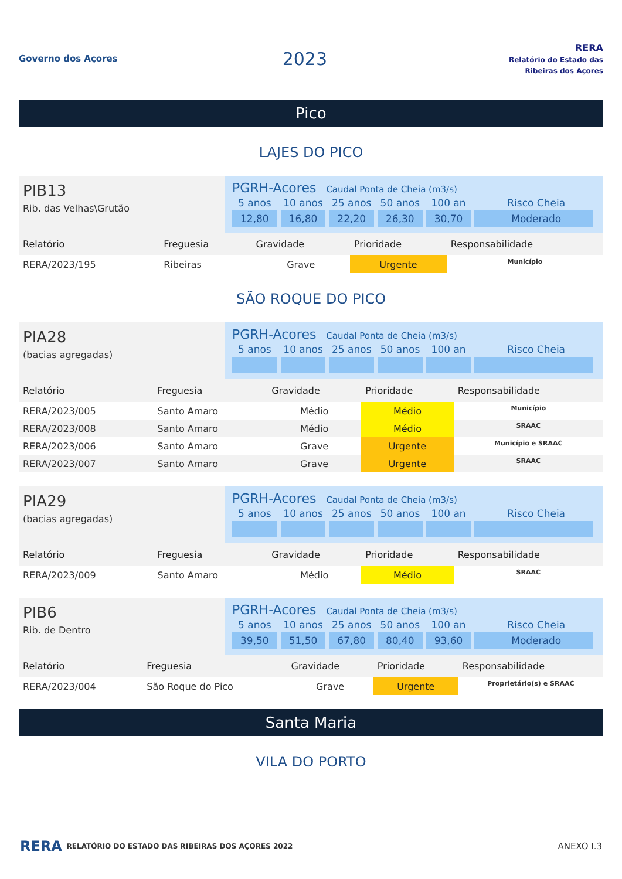Governo dos Açores
2023
RERA
Relatório do Estado das Ribeiras dos Açores
Pico
LAJES DO PICO
PIB13
Rib. das Velhas\Grutão
PGRH-Acores Caudal Ponta de Cheia (m3/s)
| 5 anos | 10 anos | 25 anos | 50 anos | 100 an | Risco Cheia |
| 12,80 | 16,80 | 22,20 | 26,30 | 30,70 | Moderado |
| Relatório | Freguesia | Gravidade | Prioridade | Responsabilidade |
| --- | --- | --- | --- | --- |
| RERA/2023/195 | Ribeiras | Grave | Urgente | Município |
SÃO ROQUE DO PICO
PIA28
(bacias agregadas)
PGRH-Acores Caudal Ponta de Cheia (m3/s)
| 5 anos | 10 anos | 25 anos | 50 anos | 100 an | Risco Cheia |
| Relatório | Freguesia | Gravidade | Prioridade | Responsabilidade |
| --- | --- | --- | --- | --- |
| RERA/2023/005 | Santo Amaro | Médio | Médio | Município |
| RERA/2023/008 | Santo Amaro | Médio | Médio | SRAAC |
| RERA/2023/006 | Santo Amaro | Grave | Urgente | Município e SRAAC |
| RERA/2023/007 | Santo Amaro | Grave | Urgente | SRAAC |
PIA29
(bacias agregadas)
PGRH-Acores Caudal Ponta de Cheia (m3/s)
| 5 anos | 10 anos | 25 anos | 50 anos | 100 an | Risco Cheia |
| Relatório | Freguesia | Gravidade | Prioridade | Responsabilidade |
| --- | --- | --- | --- | --- |
| RERA/2023/009 | Santo Amaro | Médio | Médio | SRAAC |
PIB6
Rib. de Dentro
PGRH-Acores Caudal Ponta de Cheia (m3/s)
| 5 anos | 10 anos | 25 anos | 50 anos | 100 an | Risco Cheia |
| 39,50 | 51,50 | 67,80 | 80,40 | 93,60 | Moderado |
| Relatório | Freguesia | Gravidade | Prioridade | Responsabilidade |
| --- | --- | --- | --- | --- |
| RERA/2023/004 | São Roque do Pico | Grave | Urgente | Proprietário(s) e SRAAC |
Santa Maria
VILA DO PORTO
RERA RELATÓRIO DO ESTADO DAS RIBEIRAS DOS AÇORES 2022 ANEXO I.3